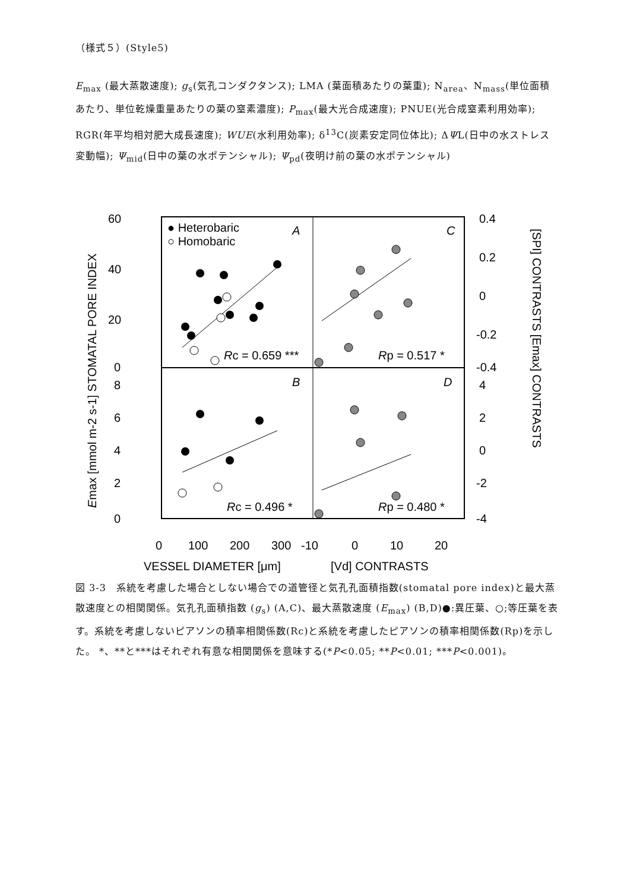（様式５）(Style5)
E<sub>max</sub> (最大蒸散速度); g<sub>s</sub>(気孔コンダクタンス); LMA (葉面積あたりの葉重); N<sub>area</sub>、N<sub>mass</sub>(単位面積あたり、単位乾燥重量あたりの葉の窒素濃度); P<sub>max</sub>(最大光合成速度); PNUE(光合成窒素利用効率); RGR(年平均相対肥大成長速度); WUE(水利用効率); δ<sup>13</sup>C(炭素安定同位体比); ΔΨL(日中の水ストレス変動幅); Ψ<sub>mid</sub>(日中の葉の水ポテンシャル); Ψ<sub>pd</sub>(夜明け前の葉の水ポテンシャル)
60
40
20
0
8
6
4
2
0
0.4
0.2
0
-0.2
-0.4
4
2
0
-2
-4
0
100
200
300
-10
0
10
20
VESSEL DIAMETER [μm]
[Vd] CONTRASTS
● Heterobaric
○ Homobaric
A
C
B
D
Rc = 0.659 ***
Rp = 0.517 *
Rc = 0.496 *
Rp = 0.480 *
Emax [mmol m-2 s-1] STOMATAL PORE INDEX
[SPI] CONTRASTS [Emax] CONTRASTS
図 3-3　系統を考慮した場合としない場合での道管径と気孔孔面積指数(stomatal pore index)と最大蒸散速度との相関関係。気孔孔面積指数 (g<sub>s</sub>) (A,C)、最大蒸散速度 (E<sub>max</sub>) (B,D)●:異圧葉、○;等圧葉を表す。系統を考慮しないピアソンの積率相関係数(Rc)と系統を考慮したピアソンの積率相関係数(Rp)を示した。 *、**と***はそれぞれ有意な相関関係を意味する(*P<0.05; **P<0.01; ***P<0.001)。